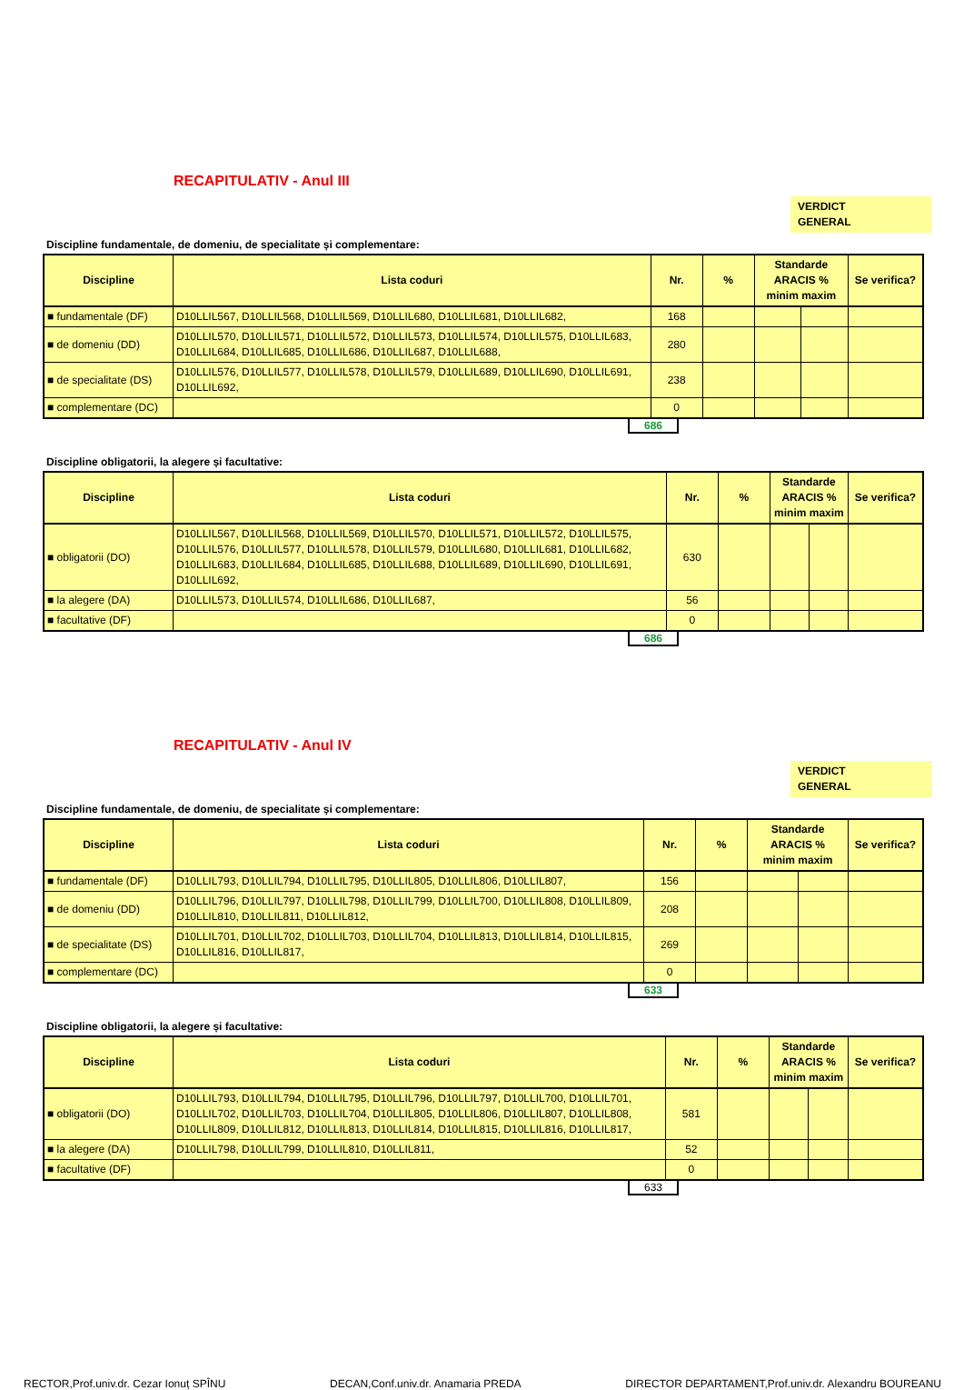RECAPITULATIV - Anul III
VERDICT
GENERAL
Discipline fundamentale, de domeniu, de specialitate și complementare:
| Discipline | Lista coduri | Nr. | % | Standarde ARACIS % minim maxim | | Se verifica? |
| --- | --- | --- | --- | --- | --- | --- |
| ■ fundamentale (DF) | D10LLIL567, D10LLIL568, D10LLIL569, D10LLIL680, D10LLIL681, D10LLIL682, | 168 | | | | |
| ■ de domeniu (DD) | D10LLIL570, D10LLIL571, D10LLIL572, D10LLIL573, D10LLIL574, D10LLIL575, D10LLIL683, D10LLIL684, D10LLIL685, D10LLIL686, D10LLIL687, D10LLIL688, | 280 | | | | |
| ■ de specialitate (DS) | D10LLIL576, D10LLIL577, D10LLIL578, D10LLIL579, D10LLIL689, D10LLIL690, D10LLIL691, D10LLIL692, | 238 | | | | |
| ■ complementare (DC) | | 0 | | | | |
686
Discipline obligatorii, la alegere și facultative:
| Discipline | Lista coduri | Nr. | % | Standarde ARACIS % minim maxim | | Se verifica? |
| --- | --- | --- | --- | --- | --- | --- |
| ■ obligatorii (DO) | D10LLIL567, D10LLIL568, D10LLIL569, D10LLIL570, D10LLIL571, D10LLIL572, D10LLIL575, D10LLIL576, D10LLIL577, D10LLIL578, D10LLIL579, D10LLIL680, D10LLIL681, D10LLIL682, D10LLIL683, D10LLIL684, D10LLIL685, D10LLIL688, D10LLIL689, D10LLIL690, D10LLIL691, D10LLIL692, | 630 | | | | |
| ■ la alegere (DA) | D10LLIL573, D10LLIL574, D10LLIL686, D10LLIL687, | 56 | | | | |
| ■ facultative (DF) | | 0 | | | | |
686
RECAPITULATIV - Anul IV
VERDICT
GENERAL
Discipline fundamentale, de domeniu, de specialitate și complementare:
| Discipline | Lista coduri | Nr. | % | Standarde ARACIS % minim maxim | | Se verifica? |
| --- | --- | --- | --- | --- | --- | --- |
| ■ fundamentale (DF) | D10LLIL793, D10LLIL794, D10LLIL795, D10LLIL805, D10LLIL806, D10LLIL807, | 156 | | | | |
| ■ de domeniu (DD) | D10LLIL796, D10LLIL797, D10LLIL798, D10LLIL799, D10LLIL700, D10LLIL808, D10LLIL809, D10LLIL810, D10LLIL811, D10LLIL812, | 208 | | | | |
| ■ de specialitate (DS) | D10LLIL701, D10LLIL702, D10LLIL703, D10LLIL704, D10LLIL813, D10LLIL814, D10LLIL815, D10LLIL816, D10LLIL817, | 269 | | | | |
| ■ complementare (DC) | | 0 | | | | |
633
Discipline obligatorii, la alegere și facultative:
| Discipline | Lista coduri | Nr. | % | Standarde ARACIS % minim maxim | | Se verifica? |
| --- | --- | --- | --- | --- | --- | --- |
| ■ obligatorii (DO) | D10LLIL793, D10LLIL794, D10LLIL795, D10LLIL796, D10LLIL797, D10LLIL700, D10LLIL701, D10LLIL702, D10LLIL703, D10LLIL704, D10LLIL805, D10LLIL806, D10LLIL807, D10LLIL808, D10LLIL809, D10LLIL812, D10LLIL813, D10LLIL814, D10LLIL815, D10LLIL816, D10LLIL817, | 581 | | | | |
| ■ la alegere (DA) | D10LLIL798, D10LLIL799, D10LLIL810, D10LLIL811, | 52 | | | | |
| ■ facultative (DF) | | 0 | | | | |
633
RECTOR,Prof.univ.dr. Cezar Ionuț SPÎNU DECAN,Conf.univ.dr. Anamaria PREDA DIRECTOR DEPARTAMENT,Prof.univ.dr. Alexandru BOUREANU